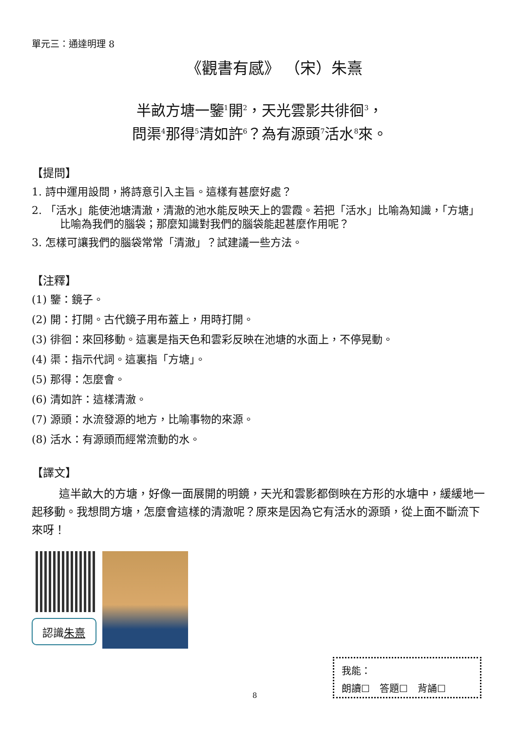單元三：通達明理 8
《觀書有感》 （宋）朱熹
半畝方塘一鑒<sup>1</sup>開<sup>2</sup>，天光雲影共徘徊<sup>3</sup>，
問渠<sup>4</sup>那得<sup>5</sup>清如許<sup>6</sup>？為有源頭<sup>7</sup>活水<sup>8</sup>來。
【提問】
1. 詩中運用設問，將詩意引入主旨。這樣有甚麼好處？
2. 「活水」能使池塘清澈，清澈的池水能反映天上的雲霞。若把「活水」比喻為知識，「方塘」比喻為我們的腦袋；那麼知識對我們的腦袋能起甚麼作用呢？
3. 怎樣可讓我們的腦袋常常「清澈」？試建議一些方法。
【注釋】
(1) 鑒：鏡子。
(2) 開：打開。古代鏡子用布蓋上，用時打開。
(3) 徘徊：來回移動。這裏是指天色和雲彩反映在池塘的水面上，不停晃動。
(4) 渠：指示代詞。這裏指「方塘」。
(5) 那得：怎麼會。
(6) 清如許：這樣清澈。
(7) 源頭：水流發源的地方，比喻事物的來源。
(8) 活水：有源頭而經常流動的水。
【譯文】
這半畝大的方塘，好像一面展開的明鏡，天光和雲影都倒映在方形的水塘中，緩緩地一起移動。我想問方塘，怎麼會這樣的清澈呢？原來是因為它有活水的源頭，從上面不斷流下來呀！
認識朱熹
我能：
朗讀☐　答題☐　背誦☐
8